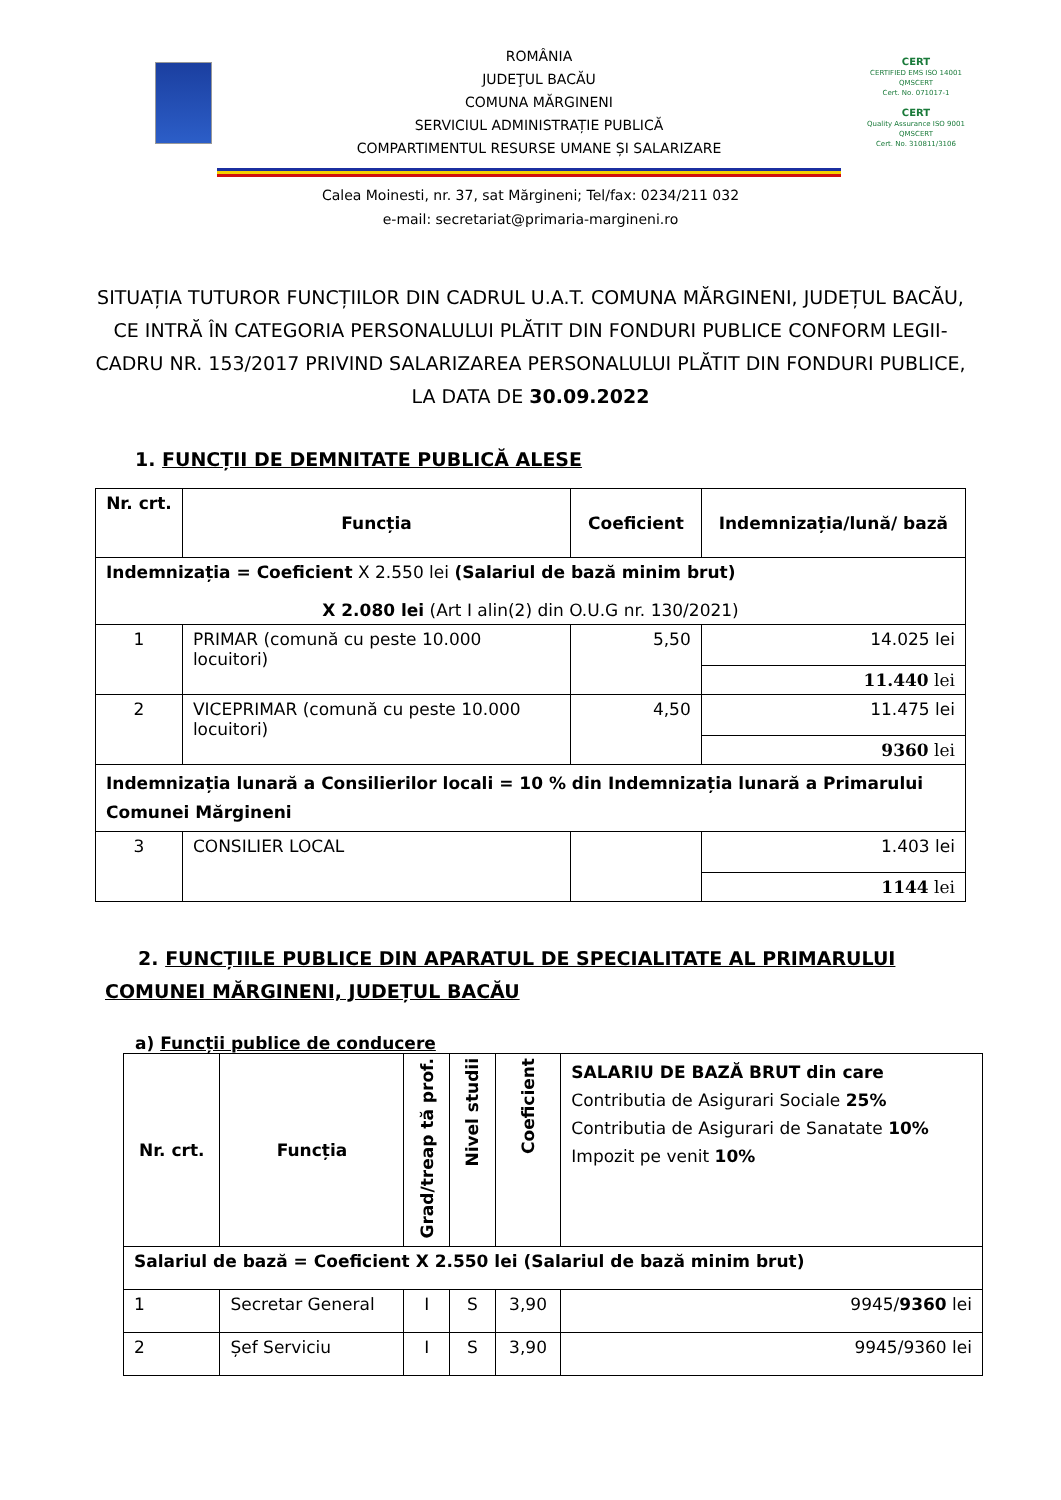ROMÂNIA
JUDEŢUL BACĂU
COMUNA MĂRGINENI
SERVICIUL ADMINISTRAȚIE PUBLICĂ
COMPARTIMENTUL RESURSE UMANE ȘI SALARIZARE
CERT
CERTIFIED EMS ISO 14001
QMSCERT
Cert. No. 071017-1
CERT
Quality Assurance ISO 9001
QMSCERT
Cert. No. 310811/3106
Calea Moinesti, nr. 37, sat Mărgineni; Tel/fax: 0234/211 032
e-mail: secretariat@primaria-margineni.ro
SITUAȚIA TUTUROR FUNCȚIILOR DIN CADRUL U.A.T. COMUNA MĂRGINENI, JUDEȚUL BACĂU, CE INTRĂ ÎN CATEGORIA PERSONALULUI PLĂTIT DIN FONDURI PUBLICE CONFORM LEGII-CADRU NR. 153/2017 PRIVIND SALARIZAREA PERSONALULUI PLĂTIT DIN FONDURI PUBLICE, LA DATA DE 30.09.2022
1. FUNCȚII DE DEMNITATE PUBLICĂ ALESE
| Nr. crt. | Funcția | Coeficient | Indemnizația/lună/ bază |
| --- | --- | --- | --- |
| Indemnizația = Coeficient X 2.550 lei (Salariul de bază minim brut) X 2.080 lei (Art I alin(2) din O.U.G nr. 130/2021) | | | |
| 1 | PRIMAR (comună cu peste 10.000 locuitori) | 5,50 | 14.025 lei |
| | | | 11.440 lei |
| 2 | VICEPRIMAR (comună cu peste 10.000 locuitori) | 4,50 | 11.475 lei |
| | | | 9360 lei |
| Indemnizația lunară a Consilierilor locali = 10 % din Indemnizația lunară a Primarului Comunei Mărgineni | | | |
| 3 | CONSILIER LOCAL | | 1.403 lei |
| | | | 1144 lei |
2. FUNCȚIILE PUBLICE DIN APARATUL DE SPECIALITATE AL PRIMARULUI COMUNEI MĂRGINENI, JUDEȚUL BACĂU
a) Funcții publice de conducere
| Nr. crt. | Funcția | Grad/treap tă prof. | Nivel studii | Coeficient | SALARIU DE BAZĂ BRUT din care Contributia de Asigurari Sociale 25% Contributia de Asigurari de Sanatate 10% Impozit pe venit 10% |
| Salariul de bază = Coeficient X 2.550 lei (Salariul de bază minim brut) | | | | | |
| 1 | Secretar General | I | S | 3,90 | 9945/ 9360 lei |
| 2 | Șef Serviciu | I | S | 3,90 | 9945/9360 lei |